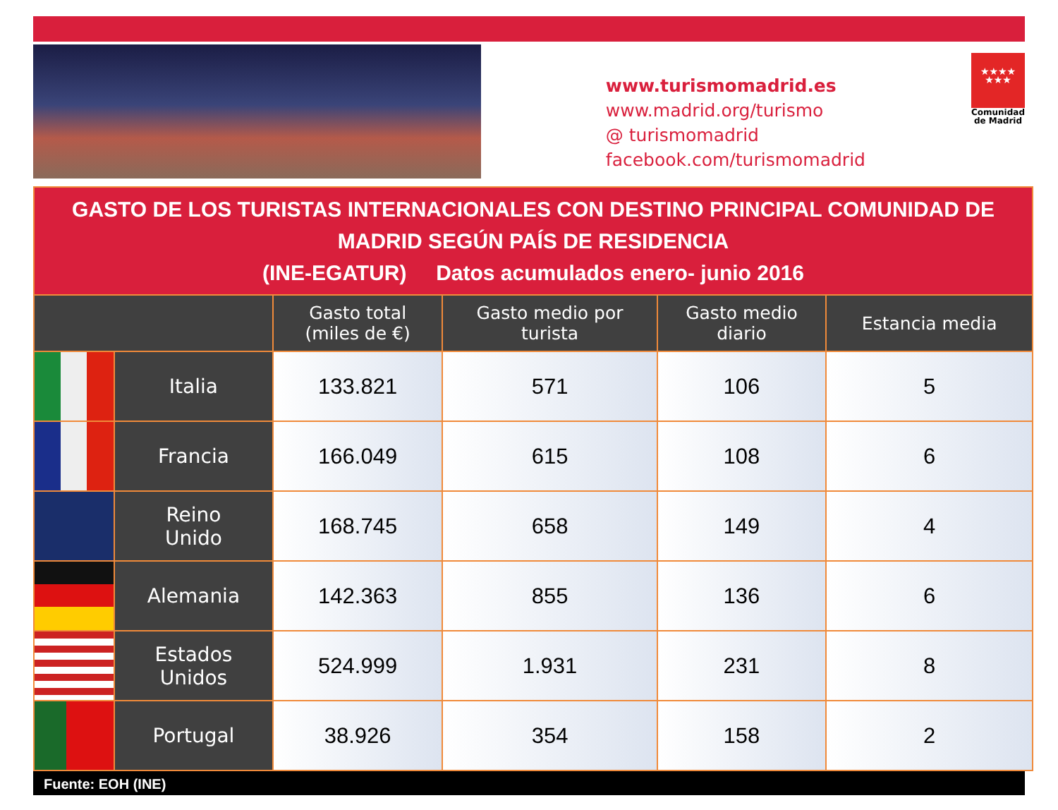www.turismomadrid.es
www.madrid.org/turismo
@ turismomadrid
facebook.com/turismomadrid
★★★★
★★★
Comunidad
de Madrid
| GASTO DE LOS TURISTAS INTERNACIONALES CON DESTINO PRINCIPAL COMUNIDAD DE MADRID SEGÚN PAÍS DE RESIDENCIA (INE-EGATUR) Datos acumulados enero- junio 2016 | | | | | |
| | | Gasto total (miles de €) | Gasto medio por turista | Gasto medio diario | Estancia media |
| | Italia | 133.821 | 571 | 106 | 5 |
| | Francia | 166.049 | 615 | 108 | 6 |
| | Reino Unido | 168.745 | 658 | 149 | 4 |
| | Alemania | 142.363 | 855 | 136 | 6 |
| | Estados Unidos | 524.999 | 1.931 | 231 | 8 |
| | Portugal | 38.926 | 354 | 158 | 2 |
Fuente: EOH (INE)